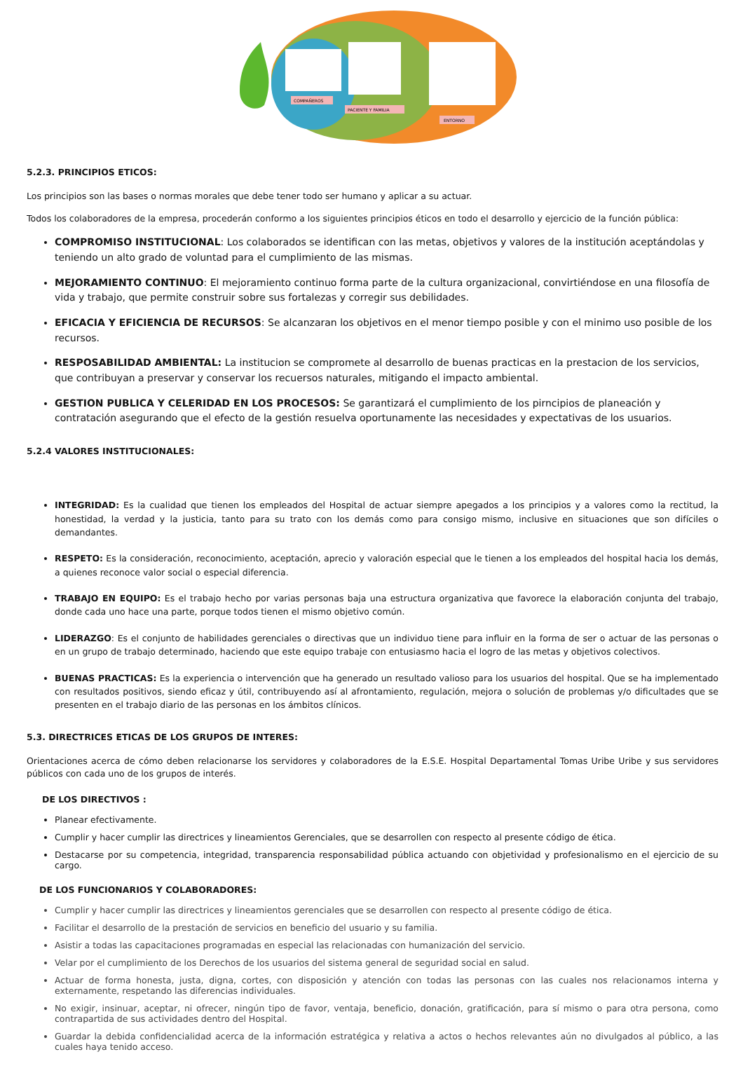COMPAÑEROS
PACIENTE Y FAMILIA
ENTORNO
5.2.3. PRINCIPIOS ETICOS:
Los principios son las bases o normas morales que debe tener todo ser humano y aplicar a su actuar.
Todos los colaboradores de la empresa, procederán conformo a los siguientes principios éticos en todo el desarrollo y ejercicio de la función pública:
COMPROMISO INSTITUCIONAL: Los colaborados se identifican con las metas, objetivos y valores de la institución aceptándolas y teniendo un alto grado de voluntad para el cumplimiento de las mismas.
MEJORAMIENTO CONTINUO: El mejoramiento continuo forma parte de la cultura organizacional, convirtiéndose en una filosofía de vida y trabajo, que permite construir sobre sus fortalezas y corregir sus debilidades.
EFICACIA Y EFICIENCIA DE RECURSOS: Se alcanzaran los objetivos en el menor tiempo posible y con el minimo uso posible de los recursos.
RESPOSABILIDAD AMBIENTAL: La institucion se compromete al desarrollo de buenas practicas en la prestacion de los servicios, que contribuyan a preservar y conservar los recuersos naturales, mitigando el impacto ambiental.
GESTION PUBLICA Y CELERIDAD EN LOS PROCESOS: Se garantizará el cumplimiento de los pirncipios de planeación y contratación asegurando que el efecto de la gestión resuelva oportunamente las necesidades y expectativas de los usuarios.
5.2.4 VALORES INSTITUCIONALES:
INTEGRIDAD: Es la cualidad que tienen los empleados del Hospital de actuar siempre apegados a los principios y a valores como la rectitud, la honestidad, la verdad y la justicia, tanto para su trato con los demás como para consigo mismo, inclusive en situaciones que son difíciles o demandantes.
RESPETO: Es la consideración, reconocimiento, aceptación, aprecio y valoración especial que le tienen a los empleados del hospital hacia los demás, a quienes reconoce valor social o especial diferencia.
TRABAJO EN EQUIPO: Es el trabajo hecho por varias personas baja una estructura organizativa que favorece la elaboración conjunta del trabajo, donde cada uno hace una parte, porque todos tienen el mismo objetivo común.
LIDERAZGO: Es el conjunto de habilidades gerenciales o directivas que un individuo tiene para influir en la forma de ser o actuar de las personas o en un grupo de trabajo determinado, haciendo que este equipo trabaje con entusiasmo hacia el logro de las metas y objetivos colectivos.
BUENAS PRACTICAS: Es la experiencia o intervención que ha generado un resultado valioso para los usuarios del hospital. Que se ha implementado con resultados positivos, siendo eficaz y útil, contribuyendo así al afrontamiento, regulación, mejora o solución de problemas y/o dificultades que se presenten en el trabajo diario de las personas en los ámbitos clínicos.
5.3. DIRECTRICES ETICAS DE LOS GRUPOS DE INTERES:
Orientaciones acerca de cómo deben relacionarse los servidores y colaboradores de la E.S.E. Hospital Departamental Tomas Uribe Uribe y sus servidores públicos con cada uno de los grupos de interés.
DE LOS DIRECTIVOS :
Planear efectivamente.
Cumplir y hacer cumplir las directrices y lineamientos Gerenciales, que se desarrollen con respecto al presente código de ética.
Destacarse por su competencia, integridad, transparencia responsabilidad pública actuando con objetividad y profesionalismo en el ejercicio de su cargo.
DE LOS FUNCIONARIOS Y COLABORADORES:
Cumplir y hacer cumplir las directrices y lineamientos gerenciales que se desarrollen con respecto al presente código de ética.
Facilitar el desarrollo de la prestación de servicios en beneficio del usuario y su familia.
Asistir a todas las capacitaciones programadas en especial las relacionadas con humanización del servicio.
Velar por el cumplimiento de los Derechos de los usuarios del sistema general de seguridad social en salud.
Actuar de forma honesta, justa, digna, cortes, con disposición y atención con todas las personas con las cuales nos relacionamos interna y externamente, respetando las diferencias individuales.
No exigir, insinuar, aceptar, ni ofrecer, ningún tipo de favor, ventaja, beneficio, donación, gratificación, para sí mismo o para otra persona, como contrapartida de sus actividades dentro del Hospital.
Guardar la debida confidencialidad acerca de la información estratégica y relativa a actos o hechos relevantes aún no divulgados al público, a las cuales haya tenido acceso.